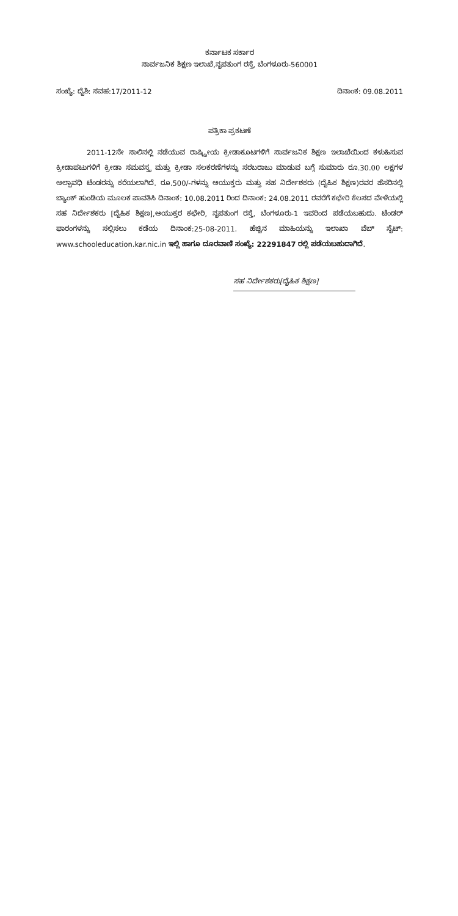ಕರ್ನಾಟಕ ಸರ್ಕಾರ
ಸಾರ್ವಜನಿಕ ಶಿಕ್ಷಣ ಇಲಾಖೆ,ನೃಪತುಂಗ ರಸ್ತೆ, ಬೆಂಗಳೂರು-560001
ಸಂಖ್ಯೆ: ದೈಶಿ: ಸವಹ:17/2011-12 ದಿನಾಂಕ: 09.08.2011
ಪತ್ರಿಕಾ ಪ್ರಕಟಣೆ
2011-12ನೇ ಸಾಲಿನಲ್ಲಿ ನಡೆಯುವ ರಾಷ್ಟ್ರೀಯ ಕ್ರೀಡಾಕೂಟಗಳಿಗೆ ಸಾರ್ವಜನಿಕ ಶಿಕ್ಷಣ ಇಲಾಖೆಯಿಂದ ಕಳುಹಿಸುವ ಕ್ರೀಡಾಪಟುಗಳಿಗೆ ಕ್ರೀಡಾ ಸಮವಸ್ತ್ರ ಮತ್ತು ಕ್ರೀಡಾ ಸಲಕರಣೆಗಳನ್ನು ಸರಬರಾಜು ಮಾಡುವ ಬಗ್ಗೆ ಸುಮಾರು ರೂ.30.00 ಲಕ್ಷಗಳ ಅಲ್ಪಾವಧಿ ಟೆಂಡರನ್ನು ಕರೆಯಲಾಗಿದೆ. ರೂ.500/-ಗಳನ್ನು ಆಯುಕ್ತರು ಮತ್ತು ಸಹ ನಿರ್ದೇಶಕರು (ದೈಹಿಕ ಶಿಕ್ಷಣ)ರವರ ಹೆಸರಿನಲ್ಲಿ ಬ್ಯಾಂಕ್ ಹುಂಡಿಯ ಮೂಲಕ ಪಾವತಿಸಿ ದಿನಾಂಕ: 10.08.2011 ರಿಂದ ದಿನಾಂಕ: 24.08.2011 ರವರೆಗೆ ಕಛೇರಿ ಕೆಲಸದ ವೇಳೆಯಲ್ಲಿ ಸಹ ನಿರ್ದೇಶಕರು [ದೈಹಿಕ ಶಿಕ್ಷಣ],ಆಯುಕ್ತರ ಕಛೇರಿ, ನೃಪತುಂಗ ರಸ್ತೆ, ಬೆಂಗಳೂರು-1 ಇವರಿಂದ ಪಡೆಯಬಹುದು. ಟೆಂಡರ್ ಫಾರಂಗಳನ್ನು ಸಲ್ಲಿಸಲು ಕಡೆಯ ದಿನಾಂಕ:25-08-2011. ಹೆಚ್ಚಿನ ಮಾಹಿಯನ್ನು ಇಲಾಖಾ ವೆಬ್ ಸೈಟ್: www.schooleducation.kar.nic.in ಇಲ್ಲಿ ಹಾಗೂ ದೂರವಾಣಿ ಸಂಖ್ಯೆ: 22291847 ರಲ್ಲಿ ಪಡೆಯಬಹುದಾಗಿದೆ.
ಸಹ ನಿರ್ದೇಶಕರು[ದೈಹಿಕ ಶಿಕ್ಷಣ]